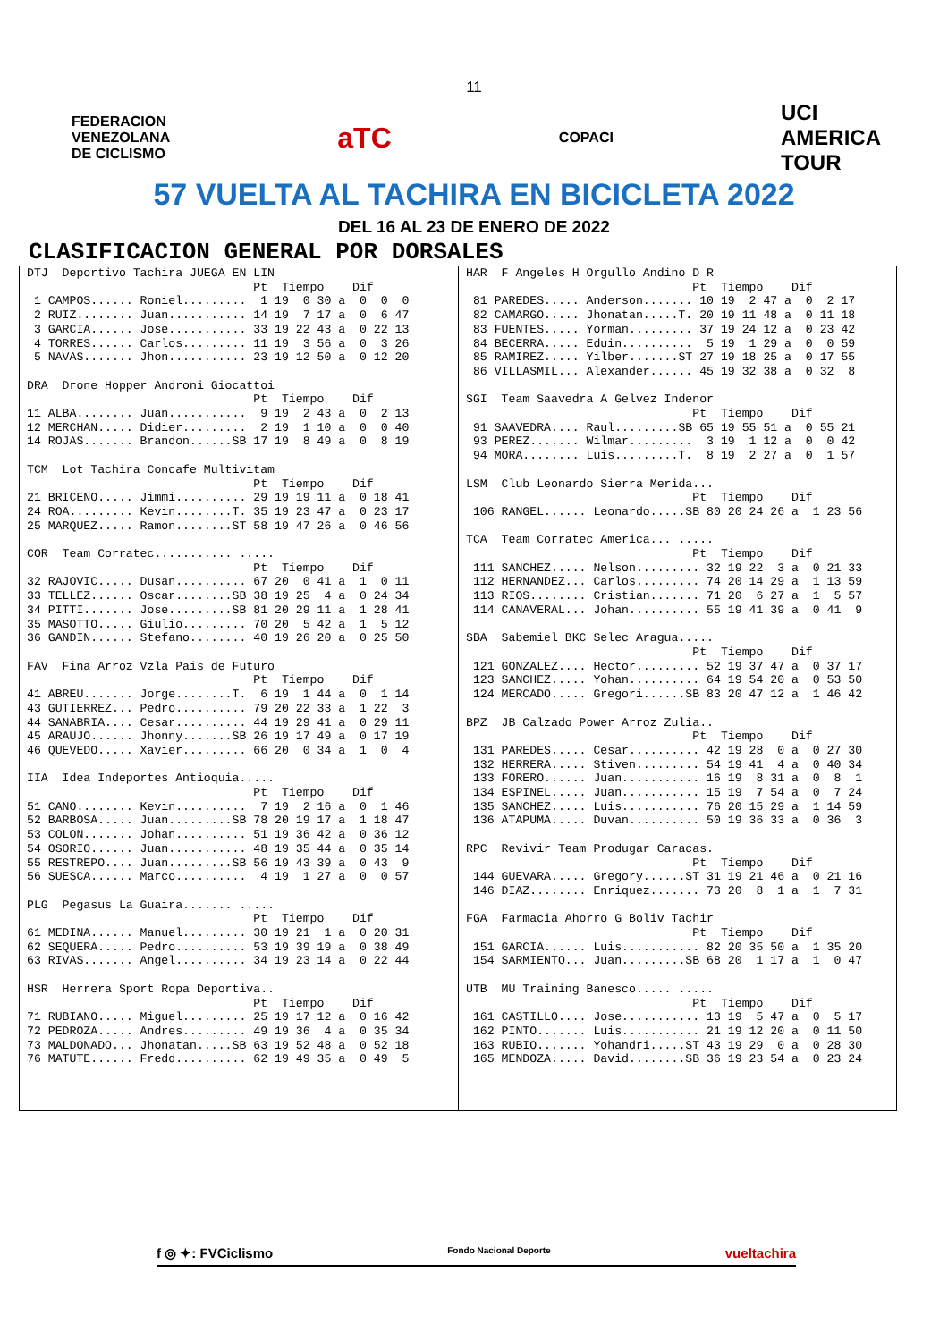11
FEDERACION
VENEZOLANA
DE CICLISMO
aTC
COPACI
UCI
AMERICA
TOUR
57 VUELTA AL TACHIRA EN BICICLETA 2022
DEL 16 AL 23 DE ENERO DE 2022
CLASIFICACION GENERAL POR DORSALES
DTJ  Deportivo Tachira JUEGA EN LIN
                                Pt  Tiempo    Dif
 1 CAMPOS...... Roniel.........  1 19  0 30 a  0  0  0
 2 RUIZ........ Juan........... 14 19  7 17 a  0  6 47
 3 GARCIA...... Jose........... 33 19 22 43 a  0 22 13
 4 TORRES...... Carlos......... 11 19  3 56 a  0  3 26
 5 NAVAS....... Jhon........... 23 19 12 50 a  0 12 20

DRA  Drone Hopper Androni Giocattoi
                                Pt  Tiempo    Dif
11 ALBA........ Juan...........  9 19  2 43 a  0  2 13
12 MERCHAN..... Didier.........  2 19  1 10 a  0  0 40
14 ROJAS....... Brandon......SB 17 19  8 49 a  0  8 19

TCM  Lot Tachira Concafe Multivitam
                                Pt  Tiempo    Dif
21 BRICENO..... Jimmi.......... 29 19 19 11 a  0 18 41
24 ROA......... Kevin........T. 35 19 23 47 a  0 23 17
25 MARQUEZ..... Ramon........ST 58 19 47 26 a  0 46 56

COR  Team Corratec........... .....
                                Pt  Tiempo    Dif
32 RAJOVIC..... Dusan.......... 67 20  0 41 a  1  0 11
33 TELLEZ...... Oscar........SB 38 19 25  4 a  0 24 34
34 PITTI....... Jose.........SB 81 20 29 11 a  1 28 41
35 MASOTTO..... Giulio......... 70 20  5 42 a  1  5 12
36 GANDIN...... Stefano........ 40 19 26 20 a  0 25 50

FAV  Fina Arroz Vzla Pais de Futuro
                                Pt  Tiempo    Dif
41 ABREU....... Jorge........T.  6 19  1 44 a  0  1 14
43 GUTIERREZ... Pedro.......... 79 20 22 33 a  1 22  3
44 SANABRIA.... Cesar.......... 44 19 29 41 a  0 29 11
45 ARAUJO...... Jhonny.......SB 26 19 17 49 a  0 17 19
46 QUEVEDO..... Xavier......... 66 20  0 34 a  1  0  4

IIA  Idea Indeportes Antioquia.....
                                Pt  Tiempo    Dif
51 CANO........ Kevin..........  7 19  2 16 a  0  1 46
52 BARBOSA..... Juan.........SB 78 20 19 17 a  1 18 47
53 COLON....... Johan.......... 51 19 36 42 a  0 36 12
54 OSORIO...... Juan........... 48 19 35 44 a  0 35 14
55 RESTREPO.... Juan.........SB 56 19 43 39 a  0 43  9
56 SUESCA...... Marco..........  4 19  1 27 a  0  0 57

PLG  Pegasus La Guaira....... .....
                                Pt  Tiempo    Dif
61 MEDINA...... Manuel......... 30 19 21  1 a  0 20 31
62 SEQUERA..... Pedro.......... 53 19 39 19 a  0 38 49
63 RIVAS....... Angel.......... 34 19 23 14 a  0 22 44

HSR  Herrera Sport Ropa Deportiva..
                                Pt  Tiempo    Dif
71 RUBIANO..... Miguel......... 25 19 17 12 a  0 16 42
72 PEDROZA..... Andres......... 49 19 36  4 a  0 35 34
73 MALDONADO... Jhonatan.....SB 63 19 52 48 a  0 52 18
76 MATUTE...... Fredd.......... 62 19 49 35 a  0 49  5
HAR  F Angeles H Orgullo Andino D R
                                Pt  Tiempo    Dif
 81 PAREDES..... Anderson....... 10 19  2 47 a  0  2 17
 82 CAMARGO..... Jhonatan.....T. 20 19 11 48 a  0 11 18
 83 FUENTES..... Yorman......... 37 19 24 12 a  0 23 42
 84 BECERRA..... Eduin..........  5 19  1 29 a  0  0 59
 85 RAMIREZ..... Yilber.......ST 27 19 18 25 a  0 17 55
 86 VILLASMIL... Alexander...... 45 19 32 38 a  0 32  8

SGI  Team Saavedra A Gelvez Indenor
                                Pt  Tiempo    Dif
 91 SAAVEDRA.... Raul.........SB 65 19 55 51 a  0 55 21
 93 PEREZ....... Wilmar.........  3 19  1 12 a  0  0 42
 94 MORA........ Luis.........T.  8 19  2 27 a  0  1 57

LSM  Club Leonardo Sierra Merida...
                                Pt  Tiempo    Dif
 106 RANGEL...... Leonardo.....SB 80 20 24 26 a  1 23 56

TCA  Team Corratec America... .....
                                Pt  Tiempo    Dif
 111 SANCHEZ..... Nelson......... 32 19 22  3 a  0 21 33
 112 HERNANDEZ... Carlos......... 74 20 14 29 a  1 13 59
 113 RIOS........ Cristian....... 71 20  6 27 a  1  5 57
 114 CANAVERAL... Johan.......... 55 19 41 39 a  0 41  9

SBA  Sabemiel BKC Selec Aragua.....
                                Pt  Tiempo    Dif
 121 GONZALEZ.... Hector......... 52 19 37 47 a  0 37 17
 123 SANCHEZ..... Yohan.......... 64 19 54 20 a  0 53 50
 124 MERCADO..... Gregori......SB 83 20 47 12 a  1 46 42

BPZ  JB Calzado Power Arroz Zulia..
                                Pt  Tiempo    Dif
 131 PAREDES..... Cesar.......... 42 19 28  0 a  0 27 30
 132 HERRERA..... Stiven......... 54 19 41  4 a  0 40 34
 133 FORERO...... Juan........... 16 19  8 31 a  0  8  1
 134 ESPINEL..... Juan........... 15 19  7 54 a  0  7 24
 135 SANCHEZ..... Luis........... 76 20 15 29 a  1 14 59
 136 ATAPUMA..... Duvan.......... 50 19 36 33 a  0 36  3

RPC  Revivir Team Produgar Caracas.
                                Pt  Tiempo    Dif
 144 GUEVARA..... Gregory......ST 31 19 21 46 a  0 21 16
 146 DIAZ........ Enriquez....... 73 20  8  1 a  1  7 31

FGA  Farmacia Ahorro G Boliv Tachir
                                Pt  Tiempo    Dif
 151 GARCIA...... Luis........... 82 20 35 50 a  1 35 20
 154 SARMIENTO... Juan.........SB 68 20  1 17 a  1  0 47

UTB  MU Training Banesco..... .....
                                Pt  Tiempo    Dif
 161 CASTILLO.... Jose........... 13 19  5 47 a  0  5 17
 162 PINTO....... Luis........... 21 19 12 20 a  0 11 50
 163 RUBIO....... Yohandri.....ST 43 19 29  0 a  0 28 30
 165 MENDOZA..... David........SB 36 19 23 54 a  0 23 24
f ◎ ✦: FVCiclismo Fondo Nacional Deporte vueltachira